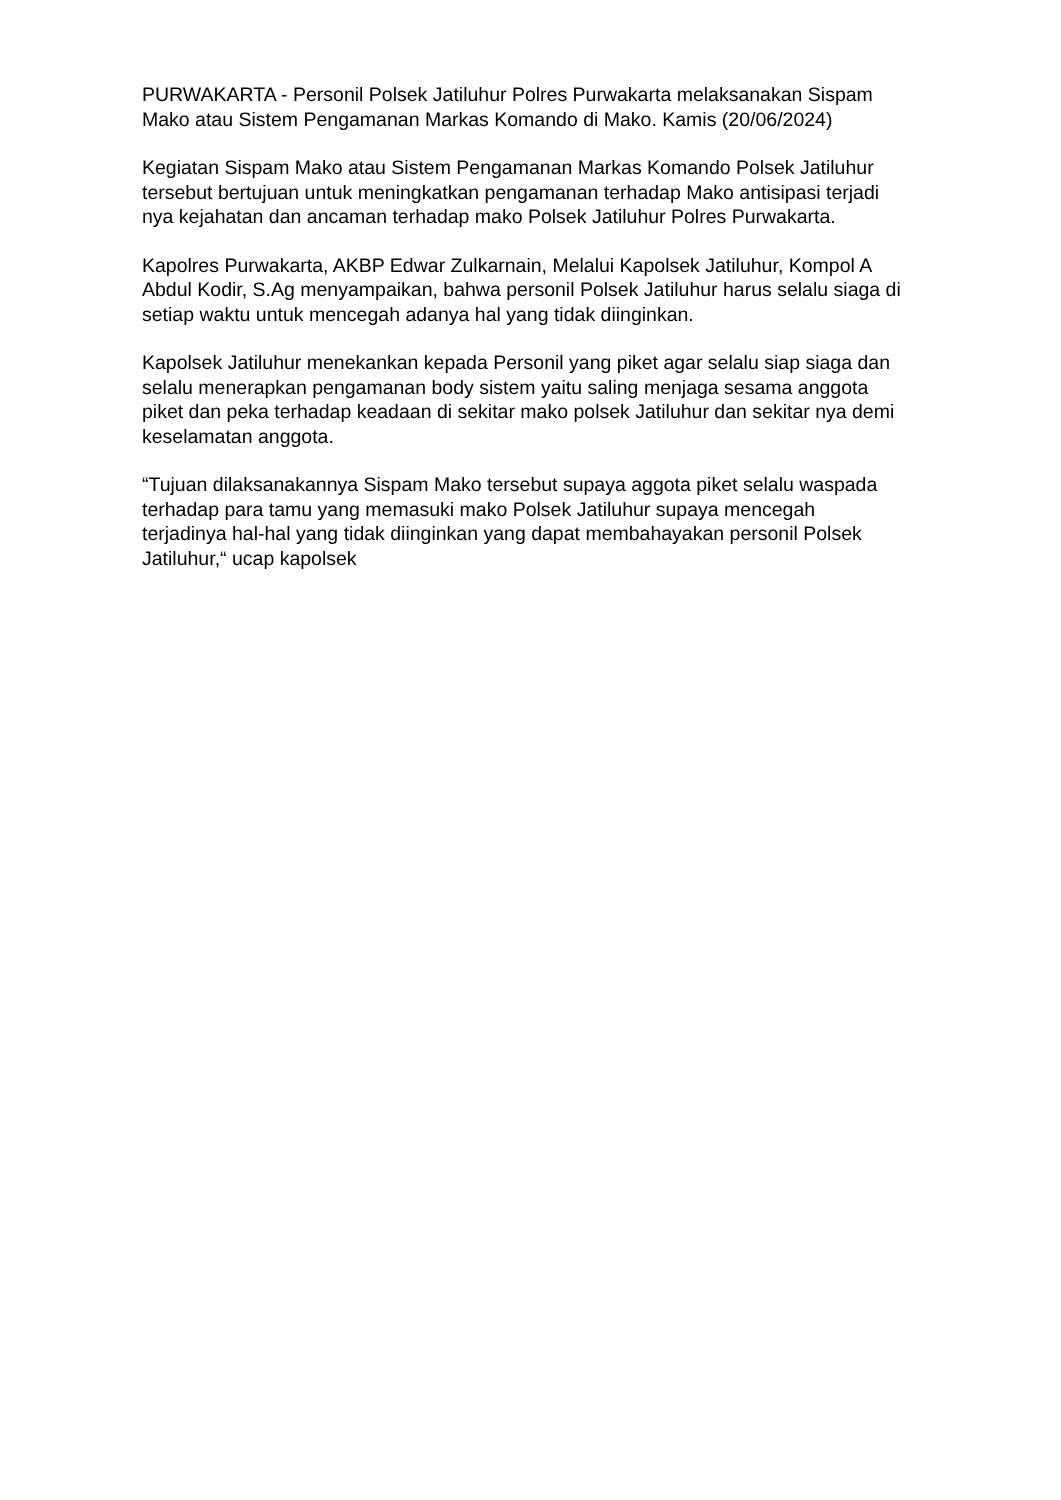PURWAKARTA - Personil Polsek Jatiluhur Polres Purwakarta melaksanakan Sispam Mako atau Sistem Pengamanan Markas Komando di Mako. Kamis (20/06/2024)
Kegiatan Sispam Mako atau Sistem Pengamanan Markas Komando Polsek Jatiluhur tersebut bertujuan untuk meningkatkan pengamanan terhadap Mako antisipasi terjadi nya kejahatan dan ancaman terhadap mako Polsek Jatiluhur Polres Purwakarta.
Kapolres Purwakarta, AKBP Edwar Zulkarnain, Melalui Kapolsek Jatiluhur, Kompol A Abdul Kodir, S.Ag menyampaikan, bahwa personil Polsek Jatiluhur harus selalu siaga di setiap waktu untuk mencegah adanya hal yang tidak diinginkan.
Kapolsek Jatiluhur menekankan kepada Personil yang piket agar selalu siap siaga dan selalu menerapkan pengamanan body sistem yaitu saling menjaga sesama anggota piket dan peka terhadap keadaan di sekitar mako polsek Jatiluhur dan sekitar nya demi keselamatan anggota.
“Tujuan dilaksanakannya Sispam Mako tersebut supaya aggota piket selalu waspada terhadap para tamu yang memasuki mako Polsek Jatiluhur supaya mencegah terjadinya hal-hal yang tidak diinginkan yang dapat membahayakan personil Polsek Jatiluhur,“ ucap kapolsek